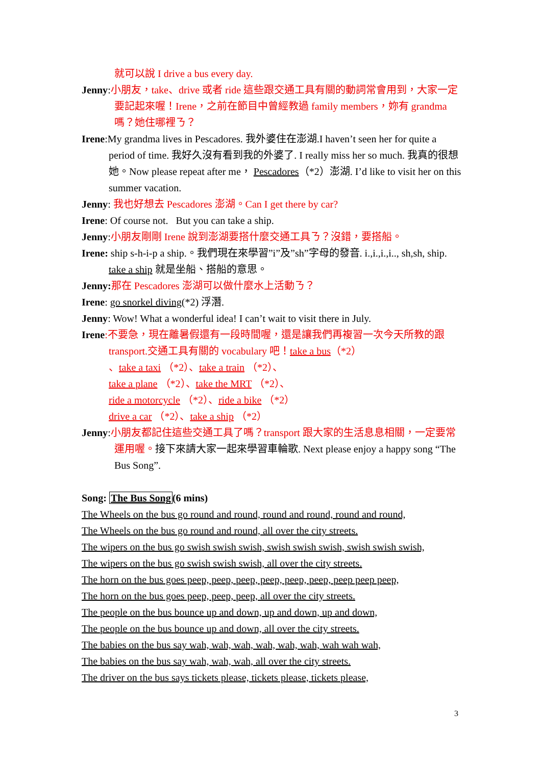就可以說 I drive a bus every day.
Jenny:小朋友，take、drive 或者 ride 這些跟交通工具有關的動詞常會用到，大家一定要記起來喔！Irene，之前在節目中曾經教過 family members，妳有 grandma 嗎？她住哪裡ㄋ？
Irene:My grandma lives in Pescadores. 我外婆住在澎湖.I haven’t seen her for quite a period of time. 我好久沒有看到我的外婆了. I really miss her so much. 我真的很想她。Now please repeat after me， Pescadores（*2）澎湖. I’d like to visit her on this summer vacation.
Jenny: 我也好想去 Pescadores 澎湖。Can I get there by car?
Irene: Of course not. But you can take a ship.
Jenny:小朋友剛剛 Irene 說到澎湖要搭什麼交通工具ㄋ？沒錯，要搭船。
Irene: ship s-h-i-p a ship.。我們現在來學習”i”及”sh”字母的發音. i.,i.,i.,i.., sh,sh, ship. take a ship 就是坐船、搭船的意思。
Jenny: 那在 Pescadores 澎湖可以做什麼水上活動ㄋ？
Irene: go snorkel diving(*2) 浮潛.
Jenny: Wow! What a wonderful idea! I can’t wait to visit there in July.
Irene:不要急，現在離暑假還有一段時間喔，還是讓我們再複習一次今天所教的跟 transport.交通工具有關的 vocabulary 吧！take a bus（*2）
、take a taxi （*2）、take a train （*2）、
take a plane （*2）、take the MRT （*2）、
ride a motorcycle （*2）、ride a bike （*2）
drive a car （*2）、take a ship （*2）
Jenny:小朋友都記住這些交通工具了嗎？transport 跟大家的生活息息相關，一定要常運用喔。接下來請大家一起來學習車輪歌. Next please enjoy a happy song “The Bus Song”.
Song: The Bus Song(6 mins)
The Wheels on the bus go round and round, round and round, round and round,
The Wheels on the bus go round and round, all over the city streets.
The wipers on the bus go swish swish swish, swish swish swish, swish swish swish,
The wipers on the bus go swish swish swish, all over the city streets.
The horn on the bus goes peep, peep, peep, peep, peep, peep, peep peep peep,
The horn on the bus goes peep, peep, peep, all over the city streets.
The people on the bus bounce up and down, up and down, up and down,
The people on the bus bounce up and down, all over the city streets.
The babies on the bus say wah, wah, wah, wah, wah, wah, wah wah wah,
The babies on the bus say wah, wah, wah, all over the city streets.
The driver on the bus says tickets please, tickets please, tickets please,
3